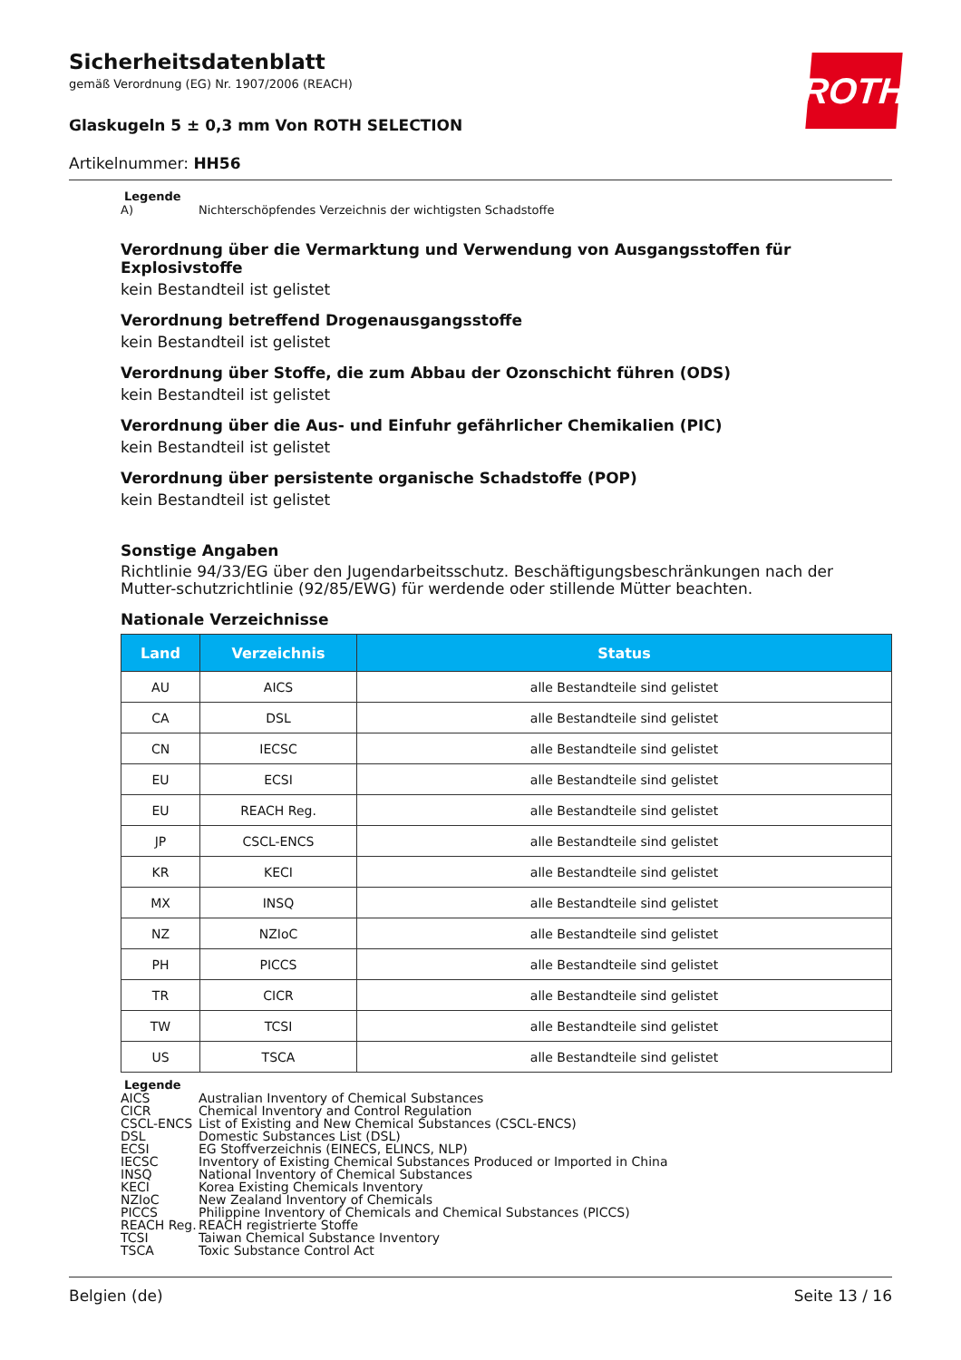ROTH
Sicherheitsdatenblatt
gemäß Verordnung (EG) Nr. 1907/2006 (REACH)
Glaskugeln 5 ± 0,3 mm Von ROTH SELECTION
Artikelnummer: HH56
Legende
A) Nichterschöpfendes Verzeichnis der wichtigsten Schadstoffe
Verordnung über die Vermarktung und Verwendung von Ausgangsstoffen für Explosivstoffe
kein Bestandteil ist gelistet
Verordnung betreffend Drogenausgangsstoffe
kein Bestandteil ist gelistet
Verordnung über Stoffe, die zum Abbau der Ozonschicht führen (ODS)
kein Bestandteil ist gelistet
Verordnung über die Aus- und Einfuhr gefährlicher Chemikalien (PIC)
kein Bestandteil ist gelistet
Verordnung über persistente organische Schadstoffe (POP)
kein Bestandteil ist gelistet
Sonstige Angaben
Richtlinie 94/33/EG über den Jugendarbeitsschutz. Beschäftigungsbeschränkungen nach der Mutter-schutzrichtlinie (92/85/EWG) für werdende oder stillende Mütter beachten.
Nationale Verzeichnisse
| Land | Verzeichnis | Status |
| --- | --- | --- |
| AU | AICS | alle Bestandteile sind gelistet |
| CA | DSL | alle Bestandteile sind gelistet |
| CN | IECSC | alle Bestandteile sind gelistet |
| EU | ECSI | alle Bestandteile sind gelistet |
| EU | REACH Reg. | alle Bestandteile sind gelistet |
| JP | CSCL-ENCS | alle Bestandteile sind gelistet |
| KR | KECI | alle Bestandteile sind gelistet |
| MX | INSQ | alle Bestandteile sind gelistet |
| NZ | NZIoC | alle Bestandteile sind gelistet |
| PH | PICCS | alle Bestandteile sind gelistet |
| TR | CICR | alle Bestandteile sind gelistet |
| TW | TCSI | alle Bestandteile sind gelistet |
| US | TSCA | alle Bestandteile sind gelistet |
Legende
AICS Australian Inventory of Chemical Substances
CICR Chemical Inventory and Control Regulation
CSCL-ENCS List of Existing and New Chemical Substances (CSCL-ENCS)
DSL Domestic Substances List (DSL)
ECSI EG Stoffverzeichnis (EINECS, ELINCS, NLP)
IECSC Inventory of Existing Chemical Substances Produced or Imported in China
INSQ National Inventory of Chemical Substances
KECI Korea Existing Chemicals Inventory
NZIoC New Zealand Inventory of Chemicals
PICCS Philippine Inventory of Chemicals and Chemical Substances (PICCS)
REACH Reg. REACH registrierte Stoffe
TCSI Taiwan Chemical Substance Inventory
TSCA Toxic Substance Control Act
Belgien (de) Seite 13 / 16